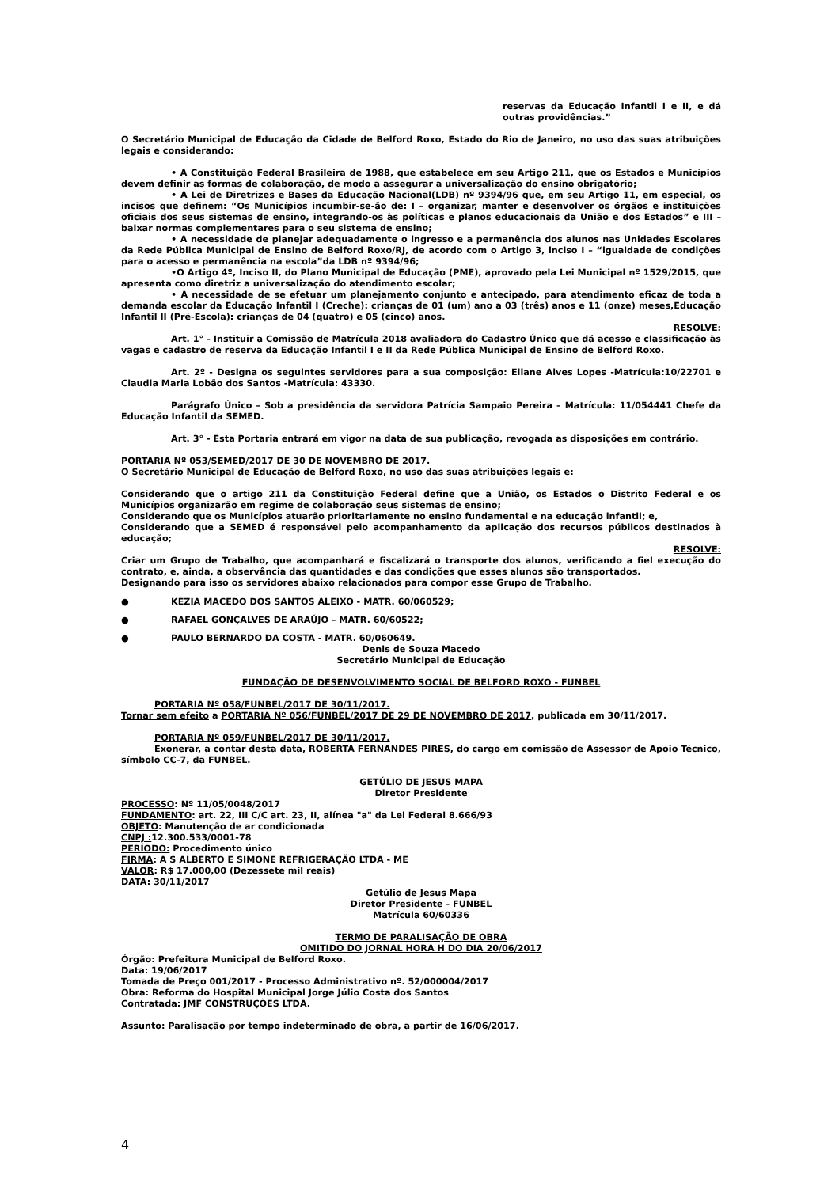reservas da Educação Infantil I e II, e dá outras providências.”
O Secretário Municipal de Educação da Cidade de Belford Roxo, Estado do Rio de Janeiro, no uso das suas atribuições legais e considerando:
• A Constituição Federal Brasileira de 1988, que estabelece em seu Artigo 211, que os Estados e Municípios devem definir as formas de colaboração, de modo a assegurar a universalização do ensino obrigatório;
• A Lei de Diretrizes e Bases da Educação Nacional(LDB) nº 9394/96 que, em seu Artigo 11, em especial, os incisos que definem: “Os Municípios incumbir-se-ão de: I – organizar, manter e desenvolver os órgãos e instituições oficiais dos seus sistemas de ensino, integrando-os às políticas e planos educacionais da União e dos Estados” e III – baixar normas complementares para o seu sistema de ensino;
• A necessidade de planejar adequadamente o ingresso e a permanência dos alunos nas Unidades Escolares da Rede Pública Municipal de Ensino de Belford Roxo/RJ, de acordo com o Artigo 3, inciso I – “igualdade de condições para o acesso e permanência na escola”da LDB nº 9394/96;
•O Artigo 4º, Inciso II, do Plano Municipal de Educação (PME), aprovado pela Lei Municipal nº 1529/2015, que apresenta como diretriz a universalização do atendimento escolar;
• A necessidade de se efetuar um planejamento conjunto e antecipado, para atendimento eficaz de toda a demanda escolar da Educação Infantil I (Creche): crianças de 01 (um) ano a 03 (três) anos e 11 (onze) meses,Educação Infantil II (Pré-Escola): crianças de 04 (quatro) e 05 (cinco) anos.
RESOLVE:
Art. 1° - Instituir a Comissão de Matrícula 2018 avaliadora do Cadastro Único que dá acesso e classificação às vagas e cadastro de reserva da Educação Infantil I e II da Rede Pública Municipal de Ensino de Belford Roxo.
Art. 2º - Designa os seguintes servidores para a sua composição: Eliane Alves Lopes -Matrícula:10/22701 e Claudia Maria Lobão dos Santos -Matrícula: 43330.
Parágrafo Único – Sob a presidência da servidora Patrícia Sampaio Pereira – Matrícula: 11/054441 Chefe da Educação Infantil da SEMED.
Art. 3° - Esta Portaria entrará em vigor na data de sua publicação, revogada as disposições em contrário.
PORTARIA Nº 053/SEMED/2017 DE 30 DE NOVEMBRO DE 2017.
O Secretário Municipal de Educação de Belford Roxo, no uso das suas atribuições legais e:
Considerando que o artigo 211 da Constituição Federal define que a União, os Estados o Distrito Federal e os Municípios organizarão em regime de colaboração seus sistemas de ensino;
Considerando que os Municípios atuarão prioritariamente no ensino fundamental e na educação infantil; e,
Considerando que a SEMED é responsável pelo acompanhamento da aplicação dos recursos públicos destinados à educação;
RESOLVE:
Criar um Grupo de Trabalho, que acompanhará e fiscalizará o transporte dos alunos, verificando a fiel execução do contrato, e, ainda, a observância das quantidades e das condições que esses alunos são transportados.
Designando para isso os servidores abaixo relacionados para compor esse Grupo de Trabalho.
● KEZIA MACEDO DOS SANTOS ALEIXO - MATR. 60/060529;
● RAFAEL GONÇALVES DE ARAÚJO – MATR. 60/60522;
● PAULO BERNARDO DA COSTA - MATR. 60/060649.
Denis de Souza Macedo
Secretário Municipal de Educação
FUNDAÇÃO DE DESENVOLVIMENTO SOCIAL DE BELFORD ROXO - FUNBEL
PORTARIA Nº 058/FUNBEL/2017 DE 30/11/2017.
Tornar sem efeito a PORTARIA Nº 056/FUNBEL/2017 DE 29 DE NOVEMBRO DE 2017, publicada em 30/11/2017.
PORTARIA Nº 059/FUNBEL/2017 DE 30/11/2017.
Exonerar, a contar desta data, ROBERTA FERNANDES PIRES, do cargo em comissão de Assessor de Apoio Técnico, símbolo CC-7, da FUNBEL.
GETÚLIO DE JESUS MAPA
Diretor Presidente
PROCESSO: Nº 11/05/0048/2017
FUNDAMENTO: art. 22, III C/C art. 23, II, alínea "a" da Lei Federal 8.666/93
OBJETO: Manutenção de ar condicionada
CNPJ : 12.300.533/0001-78
PERÍODO: Procedimento único
FIRMA: A S ALBERTO E SIMONE REFRIGERAÇÃO LTDA - ME
VALOR: R$ 17.000,00 (Dezessete mil reais)
DATA: 30/11/2017
Getúlio de Jesus Mapa
Diretor Presidente - FUNBEL
Matrícula 60/60336
TERMO DE PARALISAÇÃO DE OBRA
OMITIDO DO JORNAL HORA H DO DIA 20/06/2017
Órgão: Prefeitura Municipal de Belford Roxo.
Data: 19/06/2017
Tomada de Preço 001/2017 - Processo Administrativo nº. 52/000004/2017
Obra: Reforma do Hospital Municipal Jorge Júlio Costa dos Santos
Contratada: JMF CONSTRUÇÕES LTDA.
Assunto: Paralisação por tempo indeterminado de obra, a partir de 16/06/2017.
4